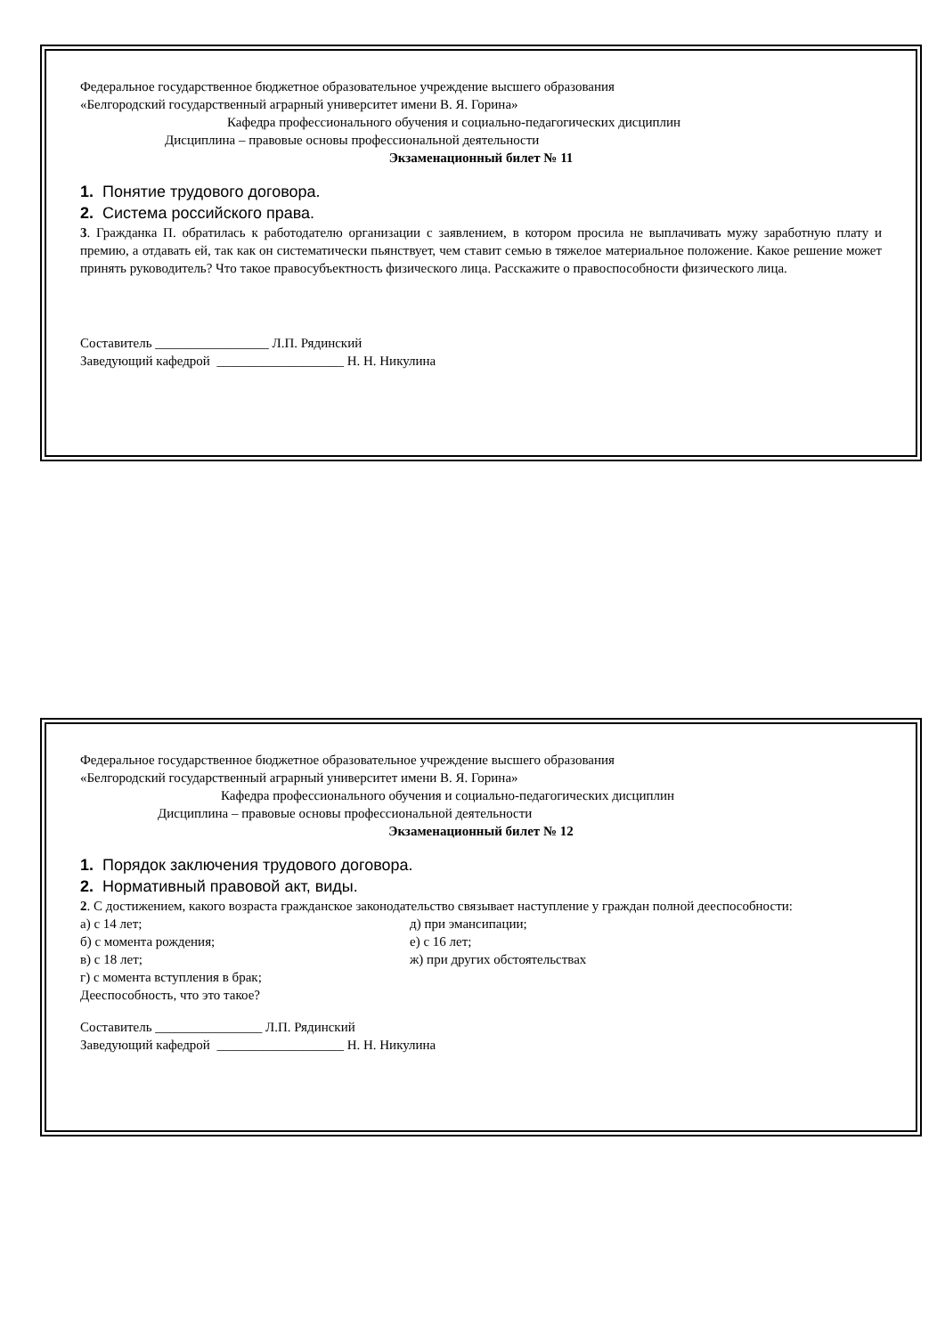Федеральное государственное бюджетное образовательное учреждение высшего образования
«Белгородский государственный аграрный университет имени В. Я. Горина»
Кафедра профессионального обучения и социально-педагогических дисциплин
Дисциплина – правовые основы профессиональной деятельности
Экзаменационный билет № 11
1. Понятие трудового договора.
2. Система российского права.
3. Гражданка П. обратилась к работодателю организации с заявлением, в котором просила не выплачивать мужу заработную плату и премию, а отдавать ей, так как он систематически пьянствует, чем ставит семью в тяжелое материальное положение. Какое решение может принять руководитель? Что такое правосубъектность физического лица. Расскажите о правоспособности физического лица.
Составитель _________________ Л.П. Рядинский
Заведующий кафедрой ___________________ Н. Н. Никулина
Федеральное государственное бюджетное образовательное учреждение высшего образования
«Белгородский государственный аграрный университет имени В. Я. Горина»
Кафедра профессионального обучения и социально-педагогических дисциплин
Дисциплина – правовые основы профессиональной деятельности
Экзаменационный билет № 12
1. Порядок заключения трудового договора.
2. Нормативный правовой акт, виды.
2. С достижением, какого возраста гражданское законодательство связывает наступление у граждан полной дееспособности:
а) с 14 лет;
б) с момента рождения;
в) с 18 лет;
д) при эмансипации;
е) с 16 лет;
ж) при других обстоятельствах
г) с момента вступления в брак;
Дееспособность, что это такое?
Составитель ________________ Л.П. Рядинский
Заведующий кафедрой ___________________ Н. Н. Никулина